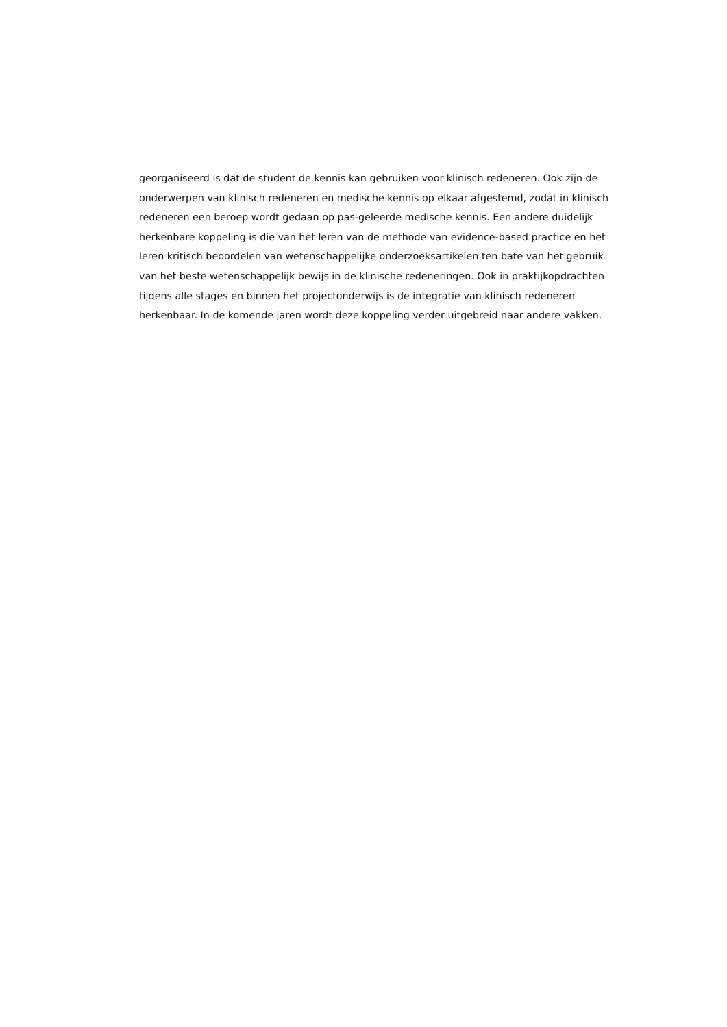georganiseerd is dat de student de kennis kan gebruiken voor klinisch redeneren. Ook zijn de
onderwerpen van klinisch redeneren en medische kennis op elkaar afgestemd, zodat in klinisch
redeneren een beroep wordt gedaan op pas-geleerde medische kennis. Een andere duidelijk
herkenbare koppeling is die van het leren van de methode van evidence-based practice en het
leren kritisch beoordelen van wetenschappelijke onderzoeksartikelen ten bate van het gebruik
van het beste wetenschappelijk bewijs in de klinische redeneringen. Ook in praktijkopdrachten
tijdens alle stages en binnen het projectonderwijs is de integratie van klinisch redeneren
herkenbaar. In de komende jaren wordt deze koppeling verder uitgebreid naar andere vakken.